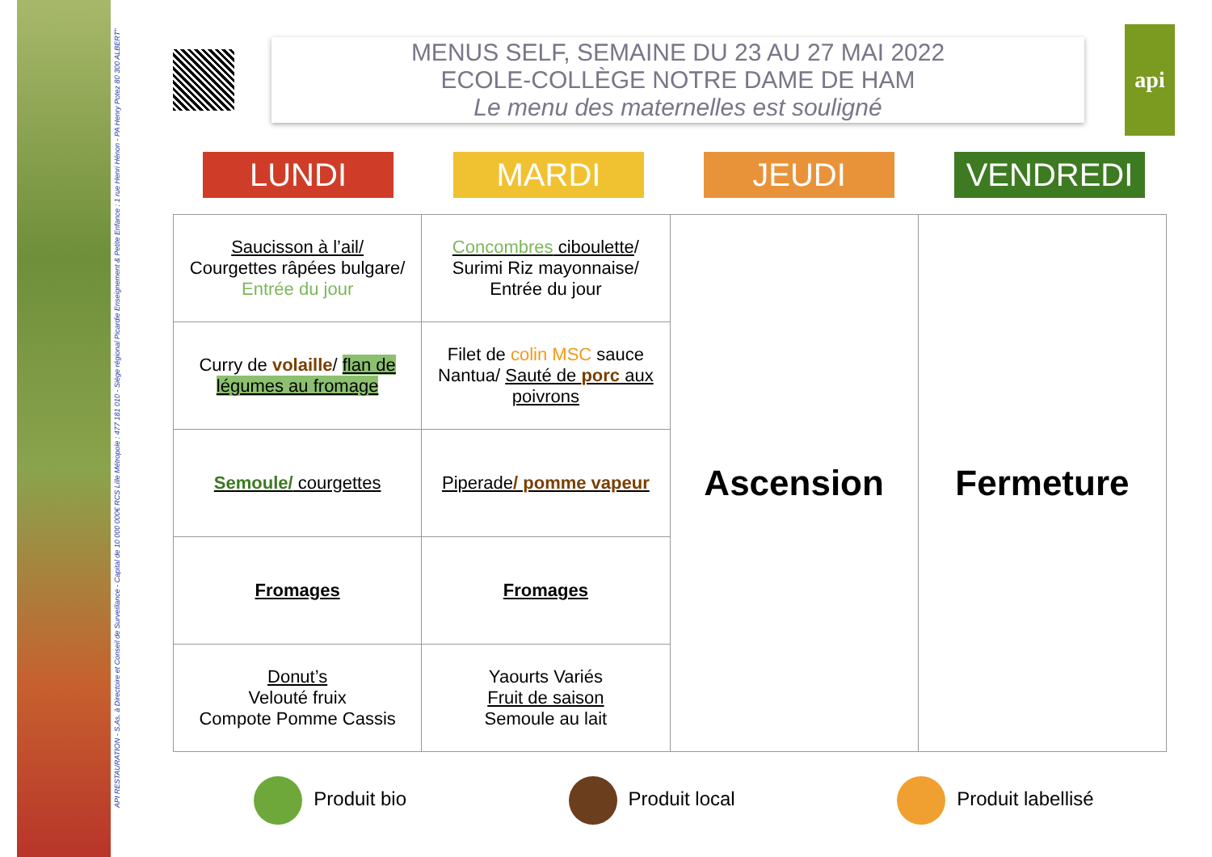API RESTAURATION - S.As. à Directoire et Conseil de Surveillance - Capital de 10 000 000€ RCS Lille Métropole : 477 181 010 - Siège régional Picardie Enseignement & Petite Enfance : 1 rue Henri Hénon - PA Henry Potez 80 300 ALBERT"
MENUS SELF, SEMAINE DU 23 AU 27 MAI 2022
ECOLE-COLLÈGE NOTRE DAME DE HAM
Le menu des maternelles est souligné
api
LUNDI MARDI JEUDI VENDREDI
| Saucisson à l’ail/ Courgettes râpées bulgare/ Entrée du jour | Concombres ciboulette / Surimi Riz mayonnaise/ Entrée du jour | Ascension | Fermeture |
| Curry de volaille / flan de légumes au fromage | Filet de colin MSC sauce Nantua/ Sauté de porc aux poivrons | | |
| Semoule/ courgettes | Piperade / pomme vapeur | | |
| Fromages | Fromages | | |
| Donut’s Velouté fruix Compote Pomme Cassis | Yaourts Variés Fruit de saison Semoule au lait | | |
Produit bio Produit local Produit labellisé